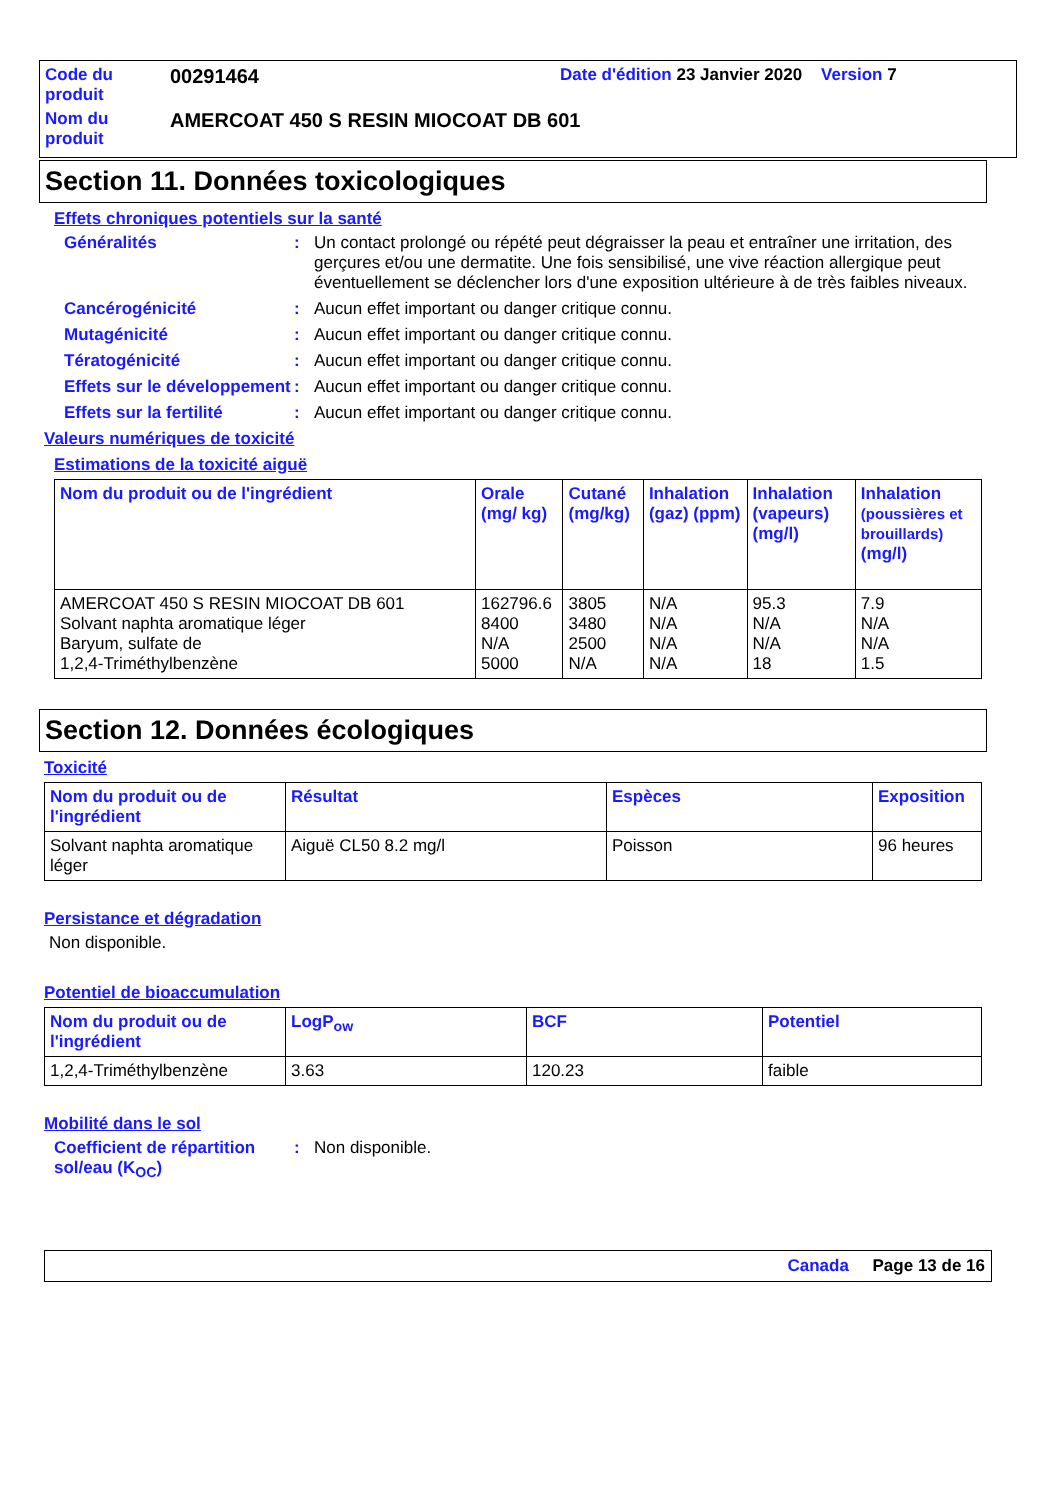| Code du produit | 00291464 | Date d'édition 23 Janvier 2020 Version 7 |
| Nom du produit | AMERCOAT 450 S RESIN MIOCOAT DB 601 | |
Section 11. Données toxicologiques
Effets chroniques potentiels sur la santé
Généralités : Un contact prolongé ou répété peut dégraisser la peau et entraîner une irritation, des gerçures et/ou une dermatite. Une fois sensibilisé, une vive réaction allergique peut éventuellement se déclencher lors d'une exposition ultérieure à de très faibles niveaux.
Cancérogénicité : Aucun effet important ou danger critique connu.
Mutagénicité : Aucun effet important ou danger critique connu.
Tératogénicité : Aucun effet important ou danger critique connu.
Effets sur le développement
: Aucun effet important ou danger critique connu.
Effets sur la fertilité
: Aucun effet important ou danger critique connu.
Valeurs numériques de toxicité
Estimations de la toxicité aiguë
| Nom du produit ou de l'ingrédient | Orale (mg/ kg) | Cutané (mg/kg) | Inhalation (gaz) (ppm) | Inhalation (vapeurs) (mg/l) | Inhalation (poussières et brouillards) (mg/l) |
| --- | --- | --- | --- | --- | --- |
| AMERCOAT 450 S RESIN MIOCOAT DB 601 Solvant naphta aromatique léger Baryum, sulfate de 1,2,4-Triméthylbenzène | 162796.6 8400 N/A 5000 | 3805 3480 2500 N/A | N/A N/A N/A N/A | 95.3 N/A N/A 18 | 7.9 N/A N/A 1.5 |
Section 12. Données écologiques
Toxicité
| Nom du produit ou de l'ingrédient | Résultat | Espèces | Exposition |
| --- | --- | --- | --- |
| Solvant naphta aromatique léger | Aiguë CL50 8.2 mg/l | Poisson | 96 heures |
Persistance et dégradation
Non disponible.
Potentiel de bioaccumulation
| Nom du produit ou de l'ingrédient | LogP<sub>ow</sub> | BCF | Potentiel |
| --- | --- | --- | --- |
| 1,2,4-Triméthylbenzène | 3.63 | 120.23 | faible |
Mobilité dans le sol
Coefficient de répartition sol/eau (K<sub>OC</sub>)
: Non disponible.
Canada Page 13 de 16